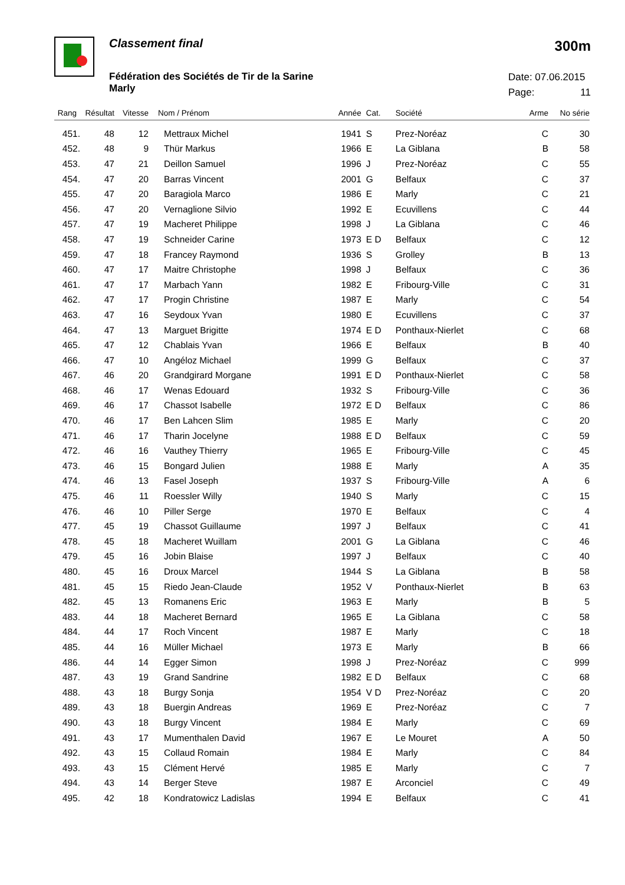Classement final
300m
Fédération des Sociétés de Tir de la Sarine
Marly
Date: 07.06.2015
Page: 11
| Rang | Résultat | Vitesse | Nom / Prénom | Année | Cat. | Société | Arme | No série |
| --- | --- | --- | --- | --- | --- | --- | --- | --- |
| 451. | 48 | 12 | Mettraux Michel | 1941 | S | Prez-Noréaz | C | 30 |
| 452. | 48 | 9 | Thür Markus | 1966 | E | La Giblana | B | 58 |
| 453. | 47 | 21 | Deillon Samuel | 1996 | J | Prez-Noréaz | C | 55 |
| 454. | 47 | 20 | Barras Vincent | 2001 | G | Belfaux | C | 37 |
| 455. | 47 | 20 | Baragiola Marco | 1986 | E | Marly | C | 21 |
| 456. | 47 | 20 | Vernaglione Silvio | 1992 | E | Ecuvillens | C | 44 |
| 457. | 47 | 19 | Macheret Philippe | 1998 | J | La Giblana | C | 46 |
| 458. | 47 | 19 | Schneider Carine | 1973 | E D | Belfaux | C | 12 |
| 459. | 47 | 18 | Francey Raymond | 1936 | S | Grolley | B | 13 |
| 460. | 47 | 17 | Maitre Christophe | 1998 | J | Belfaux | C | 36 |
| 461. | 47 | 17 | Marbach Yann | 1982 | E | Fribourg-Ville | C | 31 |
| 462. | 47 | 17 | Progin Christine | 1987 | E | Marly | C | 54 |
| 463. | 47 | 16 | Seydoux Yvan | 1980 | E | Ecuvillens | C | 37 |
| 464. | 47 | 13 | Marguet Brigitte | 1974 | E D | Ponthaux-Nierlet | C | 68 |
| 465. | 47 | 12 | Chablais Yvan | 1966 | E | Belfaux | B | 40 |
| 466. | 47 | 10 | Angéloz Michael | 1999 | G | Belfaux | C | 37 |
| 467. | 46 | 20 | Grandgirard Morgane | 1991 | E D | Ponthaux-Nierlet | C | 58 |
| 468. | 46 | 17 | Wenas Edouard | 1932 | S | Fribourg-Ville | C | 36 |
| 469. | 46 | 17 | Chassot Isabelle | 1972 | E D | Belfaux | C | 86 |
| 470. | 46 | 17 | Ben Lahcen Slim | 1985 | E | Marly | C | 20 |
| 471. | 46 | 17 | Tharin Jocelyne | 1988 | E D | Belfaux | C | 59 |
| 472. | 46 | 16 | Vauthey Thierry | 1965 | E | Fribourg-Ville | C | 45 |
| 473. | 46 | 15 | Bongard Julien | 1988 | E | Marly | A | 35 |
| 474. | 46 | 13 | Fasel Joseph | 1937 | S | Fribourg-Ville | A | 6 |
| 475. | 46 | 11 | Roessler Willy | 1940 | S | Marly | C | 15 |
| 476. | 46 | 10 | Piller Serge | 1970 | E | Belfaux | C | 4 |
| 477. | 45 | 19 | Chassot Guillaume | 1997 | J | Belfaux | C | 41 |
| 478. | 45 | 18 | Macheret Wuillam | 2001 | G | La Giblana | C | 46 |
| 479. | 45 | 16 | Jobin Blaise | 1997 | J | Belfaux | C | 40 |
| 480. | 45 | 16 | Droux Marcel | 1944 | S | La Giblana | B | 58 |
| 481. | 45 | 15 | Riedo Jean-Claude | 1952 | V | Ponthaux-Nierlet | B | 63 |
| 482. | 45 | 13 | Romanens Eric | 1963 | E | Marly | B | 5 |
| 483. | 44 | 18 | Macheret Bernard | 1965 | E | La Giblana | C | 58 |
| 484. | 44 | 17 | Roch Vincent | 1987 | E | Marly | C | 18 |
| 485. | 44 | 16 | Müller Michael | 1973 | E | Marly | B | 66 |
| 486. | 44 | 14 | Egger Simon | 1998 | J | Prez-Noréaz | C | 999 |
| 487. | 43 | 19 | Grand Sandrine | 1982 | E D | Belfaux | C | 68 |
| 488. | 43 | 18 | Burgy Sonja | 1954 | V D | Prez-Noréaz | C | 20 |
| 489. | 43 | 18 | Buergin Andreas | 1969 | E | Prez-Noréaz | C | 7 |
| 490. | 43 | 18 | Burgy Vincent | 1984 | E | Marly | C | 69 |
| 491. | 43 | 17 | Mumenthalen David | 1967 | E | Le Mouret | A | 50 |
| 492. | 43 | 15 | Collaud Romain | 1984 | E | Marly | C | 84 |
| 493. | 43 | 15 | Clément Hervé | 1985 | E | Marly | C | 7 |
| 494. | 43 | 14 | Berger Steve | 1987 | E | Arconciel | C | 49 |
| 495. | 42 | 18 | Kondratowicz Ladislas | 1994 | E | Belfaux | C | 41 |